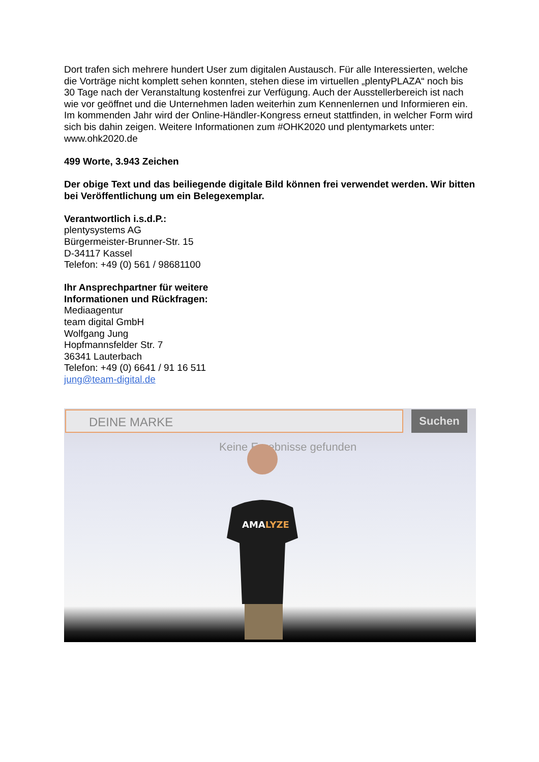Dort trafen sich mehrere hundert User zum digitalen Austausch. Für alle Interessierten, welche die Vorträge nicht komplett sehen konnten, stehen diese im virtuellen „plentyPLAZA“ noch bis 30 Tage nach der Veranstaltung kostenfrei zur Verfügung. Auch der Ausstellerbereich ist nach wie vor geöffnet und die Unternehmen laden weiterhin zum Kennenlernen und Informieren ein. Im kommenden Jahr wird der Online-Händler-Kongress erneut stattfinden, in welcher Form wird sich bis dahin zeigen. Weitere Informationen zum #OHK2020 und plentymarkets unter: www.ohk2020.de
499 Worte, 3.943 Zeichen
Der obige Text und das beiliegende digitale Bild können frei verwendet werden. Wir bitten bei Veröffentlichung um ein Belegexemplar.
Verantwortlich i.s.d.P.:
plentysystems AG
Bürgermeister-Brunner-Str. 15
D-34117 Kassel
Telefon: +49 (0) 561 / 98681100
Ihr Ansprechpartner für weitere
Informationen und Rückfragen:
Mediaagentur
team digital GmbH
Wolfgang Jung
Hopfmannsfelder Str. 7
36341 Lauterbach
Telefon: +49 (0) 6641 / 91 16 511
jung@team-digital.de
DEINE MARKE Suchen
Keine Ergebnisse gefunden
AMALYZE